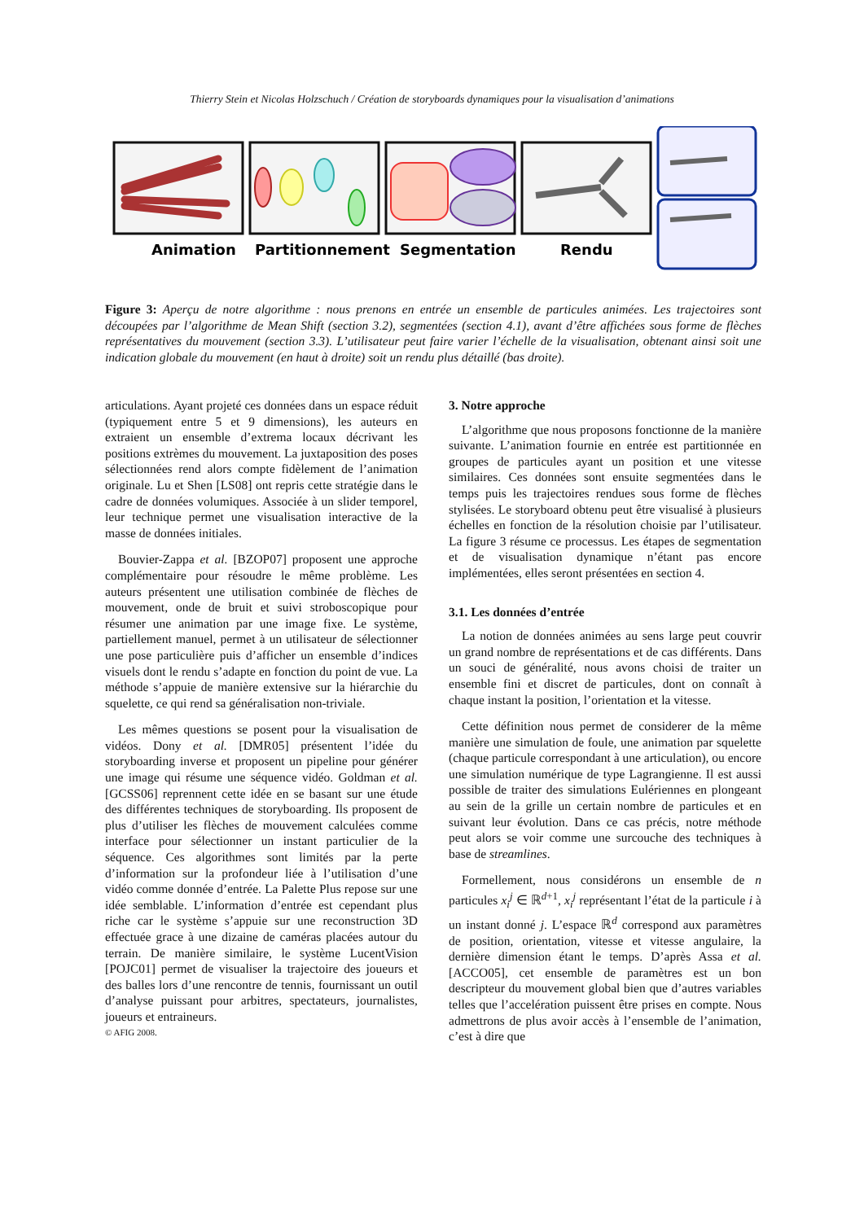Thierry Stein et Nicolas Holzschuch / Création de storyboards dynamiques pour la visualisation d’animations
Animation
Partitionnement
Segmentation
Rendu
Figure 3: Aperçu de notre algorithme : nous prenons en entrée un ensemble de particules animées. Les trajectoires sont découpées par l’algorithme de Mean Shift (section 3.2), segmentées (section 4.1), avant d’être affichées sous forme de flèches représentatives du mouvement (section 3.3). L’utilisateur peut faire varier l’échelle de la visualisation, obtenant ainsi soit une indication globale du mouvement (en haut à droite) soit un rendu plus détaillé (bas droite).
articulations. Ayant projeté ces données dans un espace réduit (typiquement entre 5 et 9 dimensions), les auteurs en extraient un ensemble d’extrema locaux décrivant les positions extrèmes du mouvement. La juxtaposition des poses sélectionnées rend alors compte fidèlement de l’animation originale. Lu et Shen [LS08] ont repris cette stratégie dans le cadre de données volumiques. Associée à un slider temporel, leur technique permet une visualisation interactive de la masse de données initiales.
Bouvier-Zappa et al. [BZOP07] proposent une approche complémentaire pour résoudre le même problème. Les auteurs présentent une utilisation combinée de flèches de mouvement, onde de bruit et suivi stroboscopique pour résumer une animation par une image fixe. Le système, partiellement manuel, permet à un utilisateur de sélectionner une pose particulière puis d’afficher un ensemble d’indices visuels dont le rendu s’adapte en fonction du point de vue. La méthode s’appuie de manière extensive sur la hiérarchie du squelette, ce qui rend sa généralisation non-triviale.
Les mêmes questions se posent pour la visualisation de vidéos. Dony et al. [DMR05] présentent l’idée du storyboarding inverse et proposent un pipeline pour générer une image qui résume une séquence vidéo. Goldman et al. [GCSS06] reprennent cette idée en se basant sur une étude des différentes techniques de storyboarding. Ils proposent de plus d’utiliser les flèches de mouvement calculées comme interface pour sélectionner un instant particulier de la séquence. Ces algorithmes sont limités par la perte d’information sur la profondeur liée à l’utilisation d’une vidéo comme donnée d’entrée. La Palette Plus repose sur une idée semblable. L’information d’entrée est cependant plus riche car le système s’appuie sur une reconstruction 3D effectuée grace à une dizaine de caméras placées autour du terrain. De manière similaire, le système LucentVision [POJC01] permet de visualiser la trajectoire des joueurs et des balles lors d’une rencontre de tennis, fournissant un outil d’analyse puissant pour arbitres, spectateurs, journalistes, joueurs et entraineurs.
3. Notre approche
L’algorithme que nous proposons fonctionne de la manière suivante. L’animation fournie en entrée est partitionnée en groupes de particules ayant un position et une vitesse similaires. Ces données sont ensuite segmentées dans le temps puis les trajectoires rendues sous forme de flèches stylisées. Le storyboard obtenu peut être visualisé à plusieurs échelles en fonction de la résolution choisie par l’utilisateur. La figure 3 résume ce processus. Les étapes de segmentation et de visualisation dynamique n’étant pas encore implémentées, elles seront présentées en section 4.
3.1. Les données d’entrée
La notion de données animées au sens large peut couvrir un grand nombre de représentations et de cas différents. Dans un souci de généralité, nous avons choisi de traiter un ensemble fini et discret de particules, dont on connaît à chaque instant la position, l’orientation et la vitesse.
Cette définition nous permet de considerer de la même manière une simulation de foule, une animation par squelette (chaque particule correspondant à une articulation), ou encore une simulation numérique de type Lagrangienne. Il est aussi possible de traiter des simulations Eulériennes en plongeant au sein de la grille un certain nombre de particules et en suivant leur évolution. Dans ce cas précis, notre méthode peut alors se voir comme une surcouche des techniques à base de streamlines.
Formellement, nous considérons un ensemble de n particules x<sub>i</sub><sup>j</sup> ∈ ℝ<sup>d+1</sup>, x<sub>i</sub><sup>j</sup> représentant l’état de la particule i à un instant donné j. L’espace ℝ<sup>d</sup> correspond aux paramètres de position, orientation, vitesse et vitesse angulaire, la dernière dimension étant le temps. D’après Assa et al. [ACCO05], cet ensemble de paramètres est un bon descripteur du mouvement global bien que d’autres variables telles que l’accelération puissent être prises en compte. Nous admettrons de plus avoir accès à l’ensemble de l’animation, c’est à dire que
© AFIG 2008.